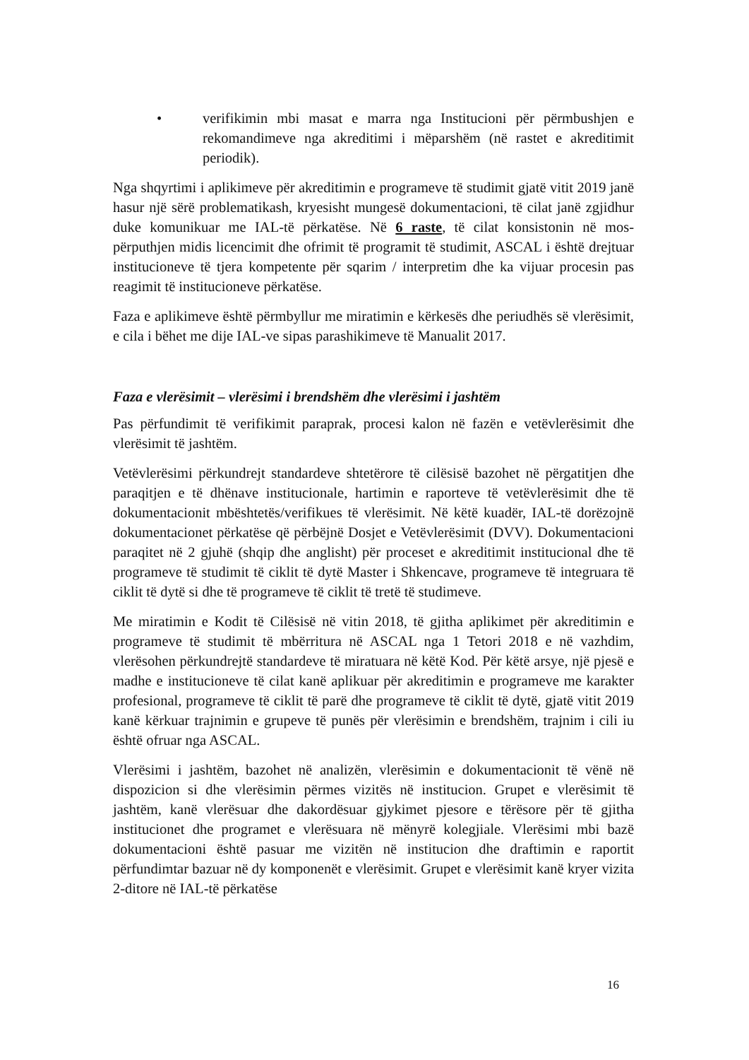• verifikimin mbi masat e marra nga Institucioni për përmbushjen e rekomandimeve nga akreditimi i mëparshëm (në rastet e akreditimit periodik).
Nga shqyrtimi i aplikimeve për akreditimin e programeve të studimit gjatë vitit 2019 janë hasur një sërë problematikash, kryesisht mungesë dokumentacioni, të cilat janë zgjidhur duke komunikuar me IAL-të përkatëse. Në 6 raste, të cilat konsistonin në mos-përputhjen midis licencimit dhe ofrimit të programit të studimit, ASCAL i është drejtuar institucioneve të tjera kompetente për sqarim / interpretim dhe ka vijuar procesin pas reagimit të institucioneve përkatëse.
Faza e aplikimeve është përmbyllur me miratimin e kërkesës dhe periudhës së vlerësimit, e cila i bëhet me dije IAL-ve sipas parashikimeve të Manualit 2017.
Faza e vlerësimit – vlerësimi i brendshëm dhe vlerësimi i jashtëm
Pas përfundimit të verifikimit paraprak, procesi kalon në fazën e vetëvlerësimit dhe vlerësimit të jashtëm.
Vetëvlerësimi përkundrejt standardeve shtetërore të cilësisë bazohet në përgatitjen dhe paraqitjen e të dhënave institucionale, hartimin e raporteve të vetëvlerësimit dhe të dokumentacionit mbështetës/verifikues të vlerësimit. Në këtë kuadër, IAL-të dorëzojnë dokumentacionet përkatëse që përbëjnë Dosjet e Vetëvlerësimit (DVV). Dokumentacioni paraqitet në 2 gjuhë (shqip dhe anglisht) për proceset e akreditimit institucional dhe të programeve të studimit të ciklit të dytë Master i Shkencave, programeve të integruara të ciklit të dytë si dhe të programeve të ciklit të tretë të studimeve.
Me miratimin e Kodit të Cilësisë në vitin 2018, të gjitha aplikimet për akreditimin e programeve të studimit të mbërritura në ASCAL nga 1 Tetori 2018 e në vazhdim, vlerësohen përkundrejtë standardeve të miratuara në këtë Kod. Për këtë arsye, një pjesë e madhe e institucioneve të cilat kanë aplikuar për akreditimin e programeve me karakter profesional, programeve të ciklit të parë dhe programeve të ciklit të dytë, gjatë vitit 2019 kanë kërkuar trajnimin e grupeve të punës për vlerësimin e brendshëm, trajnim i cili iu është ofruar nga ASCAL.
Vlerësimi i jashtëm, bazohet në analizën, vlerësimin e dokumentacionit të vënë në dispozicion si dhe vlerësimin përmes vizitës në institucion. Grupet e vlerësimit të jashtëm, kanë vlerësuar dhe dakordësuar gjykimet pjesore e tërësore për të gjitha institucionet dhe programet e vlerësuara në mënyrë kolegjiale. Vlerësimi mbi bazë dokumentacioni është pasuar me vizitën në institucion dhe draftimin e raportit përfundimtar bazuar në dy komponenët e vlerësimit. Grupet e vlerësimit kanë kryer vizita 2-ditore në IAL-të përkatëse
16